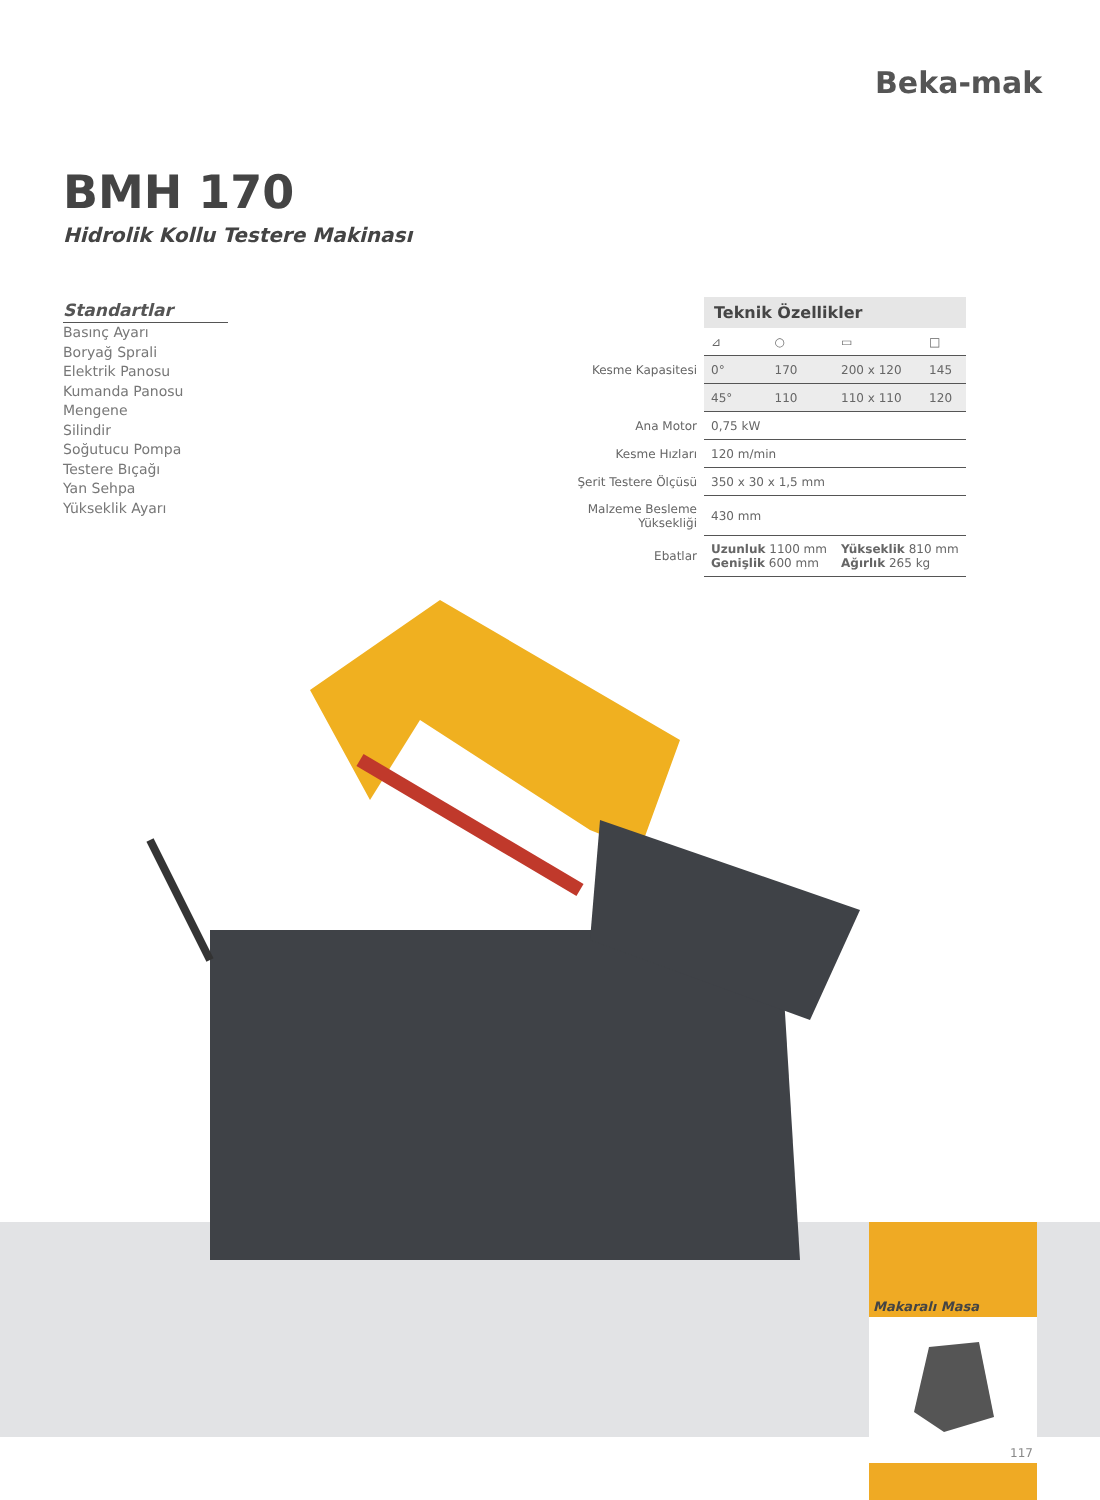Beka-mak
BMH 170
Hidrolik Kollu Testere Makinası
Standartlar
Basınç Ayarı
Boryağ Sprali
Elektrik Panosu
Kumanda Panosu
Mengene
Silindir
Soğutucu Pompa
Testere Bıçağı
Yan Sehpa
Yükseklik Ayarı
| | Teknik Özellikler | | | |
| | ⊿ | ○ | ▭ | □ |
| Kesme Kapasitesi | 0° | 170 | 200 x 120 | 145 |
| | 45° | 110 | 110 x 110 | 120 |
| Ana Motor | 0,75 kW | | | |
| Kesme Hızları | 120 m/min | | | |
| Şerit Testere Ölçüsü | 350 x 30 x 1,5 mm | | | |
| Malzeme Besleme Yüksekliği | 430 mm | | | |
| Ebatlar | Uzunluk 1100 mm Genişlik 600 mm | | Yükseklik 810 mm Ağırlık 265 kg | |
Makaralı Masa
117